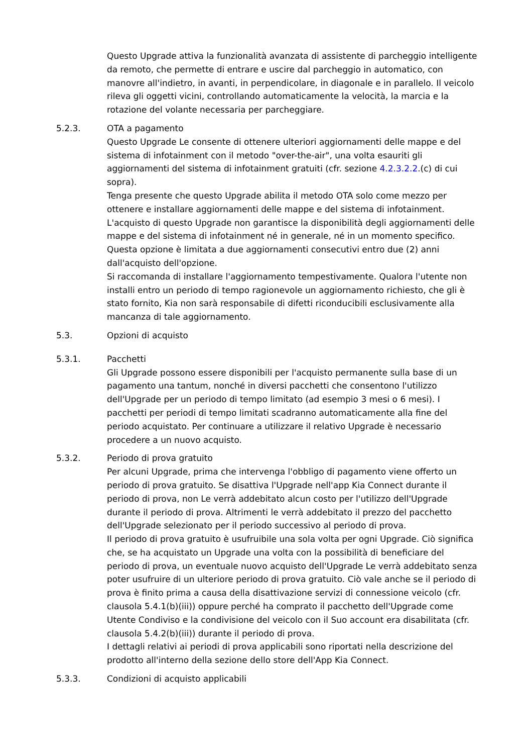Questo Upgrade attiva la funzionalità avanzata di assistente di parcheggio intelligente da remoto, che permette di entrare e uscire dal parcheggio in automatico, con manovre all'indietro, in avanti, in perpendicolare, in diagonale e in parallelo. Il veicolo rileva gli oggetti vicini, controllando automaticamente la velocità, la marcia e la rotazione del volante necessaria per parcheggiare.
5.2.3. OTA a pagamento
Questo Upgrade Le consente di ottenere ulteriori aggiornamenti delle mappe e del sistema di infotainment con il metodo "over-the-air", una volta esauriti gli aggiornamenti del sistema di infotainment gratuiti (cfr. sezione 4.2.3.2.2.(c) di cui sopra).
Tenga presente che questo Upgrade abilita il metodo OTA solo come mezzo per ottenere e installare aggiornamenti delle mappe e del sistema di infotainment. L'acquisto di questo Upgrade non garantisce la disponibilità degli aggiornamenti delle mappe e del sistema di infotainment né in generale, né in un momento specifico.
Questa opzione è limitata a due aggiornamenti consecutivi entro due (2) anni dall'acquisto dell'opzione.
Si raccomanda di installare l'aggiornamento tempestivamente. Qualora l'utente non installi entro un periodo di tempo ragionevole un aggiornamento richiesto, che gli è stato fornito, Kia non sarà responsabile di difetti riconducibili esclusivamente alla mancanza di tale aggiornamento.
5.3. Opzioni di acquisto
5.3.1. Pacchetti
Gli Upgrade possono essere disponibili per l'acquisto permanente sulla base di un pagamento una tantum, nonché in diversi pacchetti che consentono l'utilizzo dell'Upgrade per un periodo di tempo limitato (ad esempio 3 mesi o 6 mesi). I pacchetti per periodi di tempo limitati scadranno automaticamente alla fine del periodo acquistato. Per continuare a utilizzare il relativo Upgrade è necessario procedere a un nuovo acquisto.
5.3.2. Periodo di prova gratuito
Per alcuni Upgrade, prima che intervenga l'obbligo di pagamento viene offerto un periodo di prova gratuito. Se disattiva l'Upgrade nell'app Kia Connect durante il periodo di prova, non Le verrà addebitato alcun costo per l'utilizzo dell'Upgrade durante il periodo di prova. Altrimenti le verrà addebitato il prezzo del pacchetto dell'Upgrade selezionato per il periodo successivo al periodo di prova.
Il periodo di prova gratuito è usufruibile una sola volta per ogni Upgrade. Ciò significa che, se ha acquistato un Upgrade una volta con la possibilità di beneficiare del periodo di prova, un eventuale nuovo acquisto dell'Upgrade Le verrà addebitato senza poter usufruire di un ulteriore periodo di prova gratuito. Ciò vale anche se il periodo di prova è finito prima a causa della disattivazione servizi di connessione veicolo (cfr. clausola 5.4.1(b)(iii)) oppure perché ha comprato il pacchetto dell'Upgrade come Utente Condiviso e la condivisione del veicolo con il Suo account era disabilitata (cfr. clausola 5.4.2(b)(iii)) durante il periodo di prova.
I dettagli relativi ai periodi di prova applicabili sono riportati nella descrizione del prodotto all'interno della sezione dello store dell'App Kia Connect.
5.3.3. Condizioni di acquisto applicabili